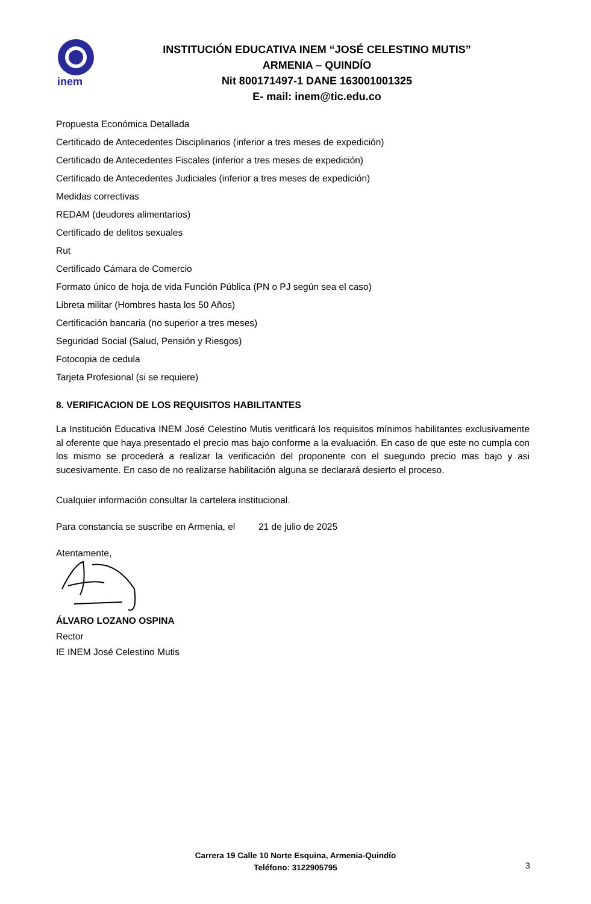inem
INSTITUCIÓN EDUCATIVA INEM “JOSÉ CELESTINO MUTIS”
ARMENIA – QUINDÍO
Nit 800171497-1 DANE 163001001325
E- mail: inem@tic.edu.co
Propuesta Económica Detallada
Certificado de Antecedentes Disciplinarios (inferior a tres meses de expedición)
Certificado de Antecedentes Fiscales (inferior a tres meses de expedición)
Certificado de Antecedentes Judiciales (inferior a tres meses de expedición)
Medidas correctivas
REDAM (deudores alimentarios)
Certificado de delitos sexuales
Rut
Certificado Cámara de Comercio
Formato único de hoja de vida Función Pública (PN o PJ según sea el caso)
Libreta militar (Hombres hasta los 50 Años)
Certificación bancaria (no superior a tres meses)
Seguridad Social (Salud, Pensión y Riesgos)
Fotocopia de cedula
Tarjeta Profesional (si se requiere)
8. VERIFICACION DE LOS REQUISITOS HABILITANTES
La Institución Educativa INEM José Celestino Mutis veritficará los requisitos mínimos habilitantes exclusivamente al oferente que haya presentado el precio mas bajo conforme a la evaluación. En caso de que este no cumpla con los mismo se procederá a realizar la verificación del proponente con el suegundo precio mas bajo y asi sucesivamente. En caso de no realizarse habilitación alguna se declarará desierto el proceso.
Cualquier información consultar la cartelera institucional.
Para constancia se suscribe en Armenia, el 21 de julio de 2025
Atentamente,
ÁLVARO LOZANO OSPINA
Rector
IE INEM José Celestino Mutis
Carrera 19 Calle 10 Norte Esquina, Armenia-Quindío
Teléfono: 3122905795
3